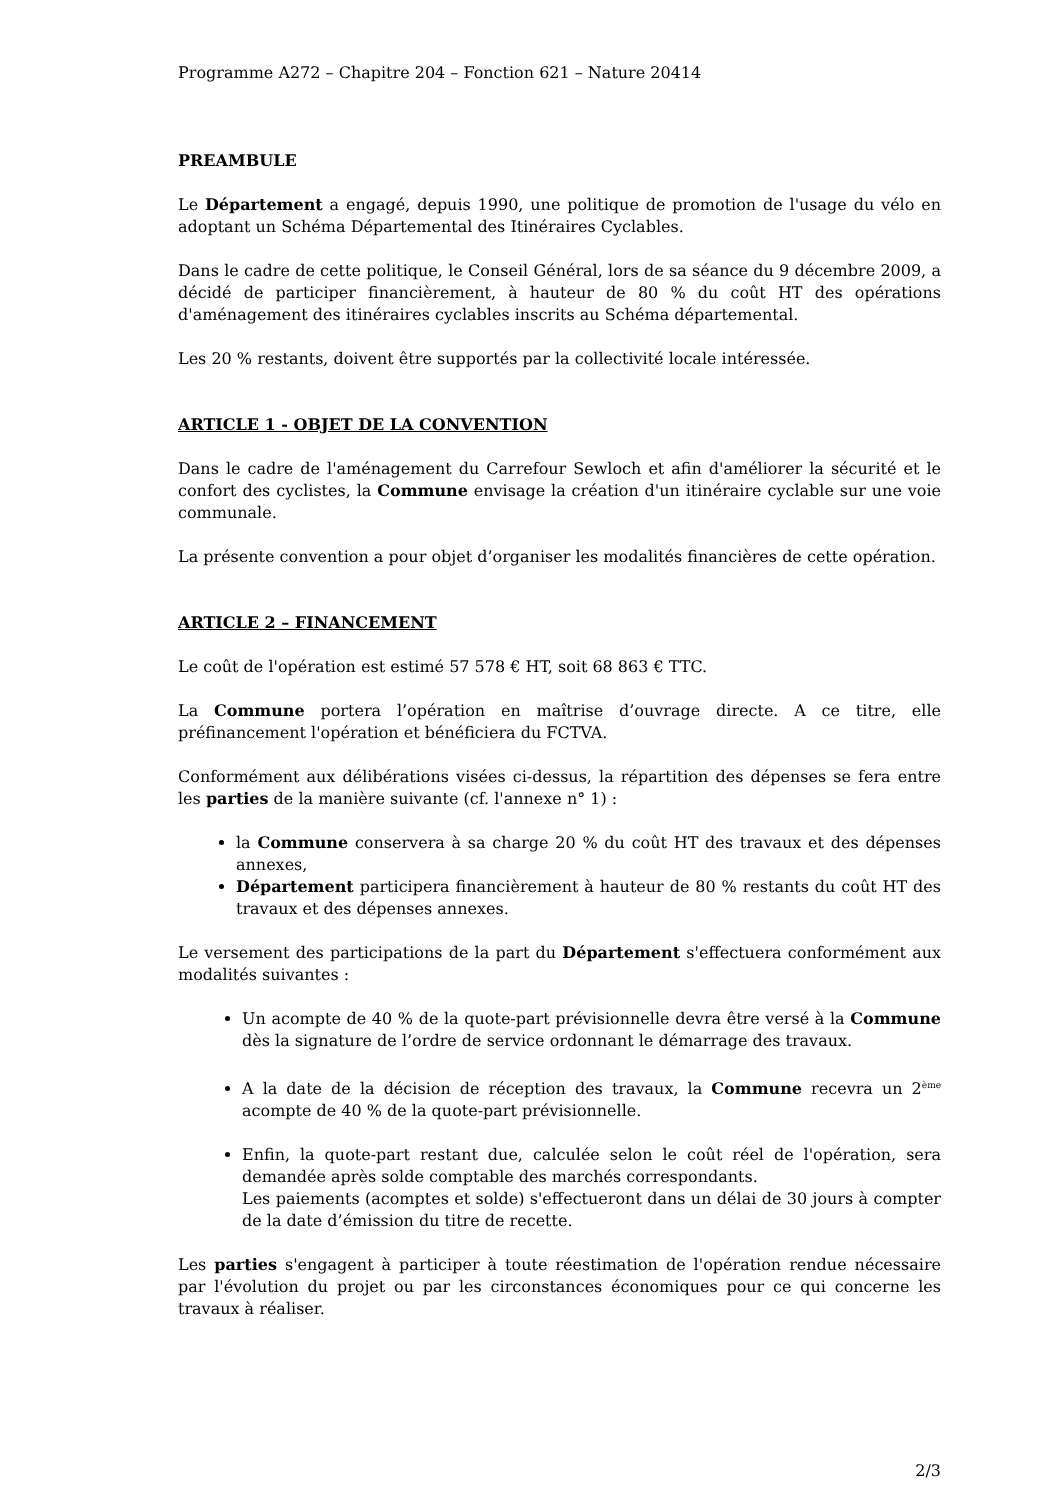Programme A272 – Chapitre 204 – Fonction 621 – Nature 20414
PREAMBULE
Le Département a engagé, depuis 1990, une politique de promotion de l'usage du vélo en adoptant un Schéma Départemental des Itinéraires Cyclables.
Dans le cadre de cette politique, le Conseil Général, lors de sa séance du 9 décembre 2009, a décidé de participer financièrement, à hauteur de 80 % du coût HT des opérations d'aménagement des itinéraires cyclables inscrits au Schéma départemental.
Les 20 % restants, doivent être supportés par la collectivité locale intéressée.
ARTICLE 1 - OBJET DE LA CONVENTION
Dans le cadre de l'aménagement du Carrefour Sewloch et afin d'améliorer la sécurité et le confort des cyclistes, la Commune envisage la création d'un itinéraire cyclable sur une voie communale.
La présente convention a pour objet d’organiser les modalités financières de cette opération.
ARTICLE 2 – FINANCEMENT
Le coût de l'opération est estimé 57 578 € HT, soit 68 863 € TTC.
La Commune portera l’opération en maîtrise d’ouvrage directe. A ce titre, elle préfinancement l'opération et bénéficiera du FCTVA.
Conformément aux délibérations visées ci-dessus, la répartition des dépenses se fera entre les parties de la manière suivante (cf. l'annexe n° 1) :
la Commune conservera à sa charge 20 % du coût HT des travaux et des dépenses annexes,
Département participera financièrement à hauteur de 80 % restants du coût HT des travaux et des dépenses annexes.
Le versement des participations de la part du Département s'effectuera conformément aux modalités suivantes :
Un acompte de 40 % de la quote-part prévisionnelle devra être versé à la Commune dès la signature de l’ordre de service ordonnant le démarrage des travaux.
A la date de la décision de réception des travaux, la Commune recevra un 2<sup>ème</sup> acompte de 40 % de la quote-part prévisionnelle.
Enfin, la quote-part restant due, calculée selon le coût réel de l'opération, sera demandée après solde comptable des marchés correspondants.
Les paiements (acomptes et solde) s'effectueront dans un délai de 30 jours à compter de la date d’émission du titre de recette.
Les parties s'engagent à participer à toute réestimation de l'opération rendue nécessaire par l'évolution du projet ou par les circonstances économiques pour ce qui concerne les travaux à réaliser.
2/3